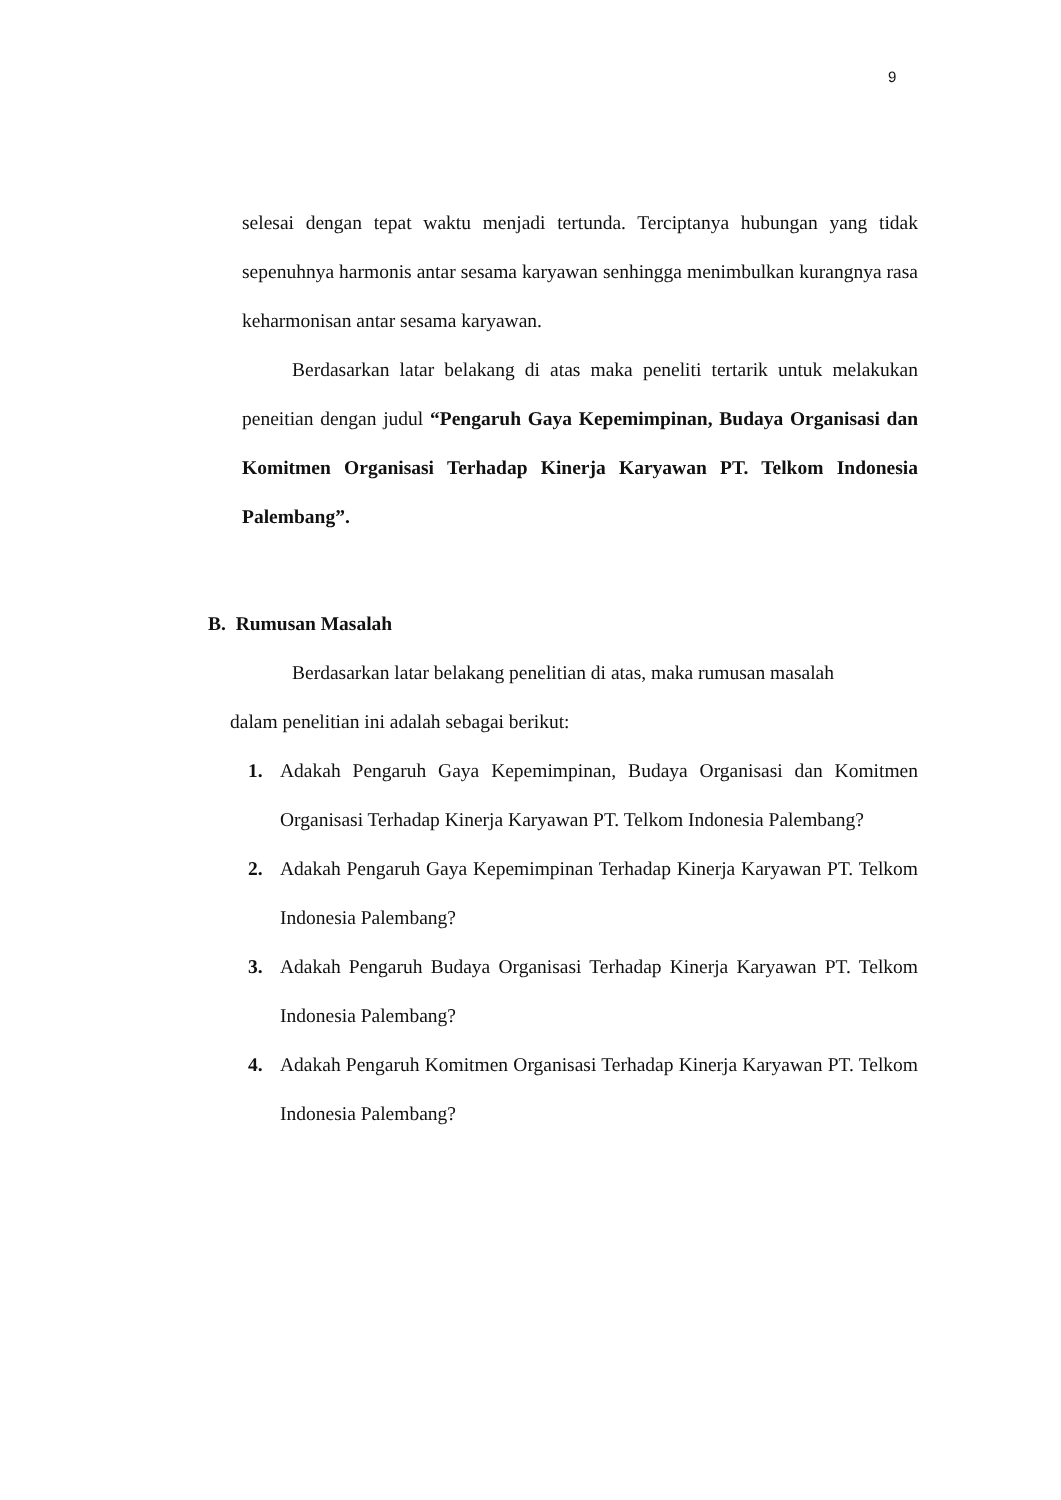9
selesai dengan tepat waktu menjadi tertunda. Terciptanya hubungan yang tidak sepenuhnya harmonis antar sesama karyawan senhingga menimbulkan kurangnya rasa keharmonisan antar sesama karyawan.
Berdasarkan latar belakang di atas maka peneliti tertarik untuk melakukan peneitian dengan judul “Pengaruh Gaya Kepemimpinan, Budaya Organisasi dan Komitmen Organisasi Terhadap Kinerja Karyawan PT. Telkom Indonesia Palembang”.
B. Rumusan Masalah
Berdasarkan latar belakang penelitian di atas, maka rumusan masalah
dalam penelitian ini adalah sebagai berikut:
1. Adakah Pengaruh Gaya Kepemimpinan, Budaya Organisasi dan Komitmen Organisasi Terhadap Kinerja Karyawan PT. Telkom Indonesia Palembang?
2. Adakah Pengaruh Gaya Kepemimpinan Terhadap Kinerja Karyawan PT. Telkom Indonesia Palembang?
3. Adakah Pengaruh Budaya Organisasi Terhadap Kinerja Karyawan PT. Telkom Indonesia Palembang?
4. Adakah Pengaruh Komitmen Organisasi Terhadap Kinerja Karyawan PT. Telkom Indonesia Palembang?